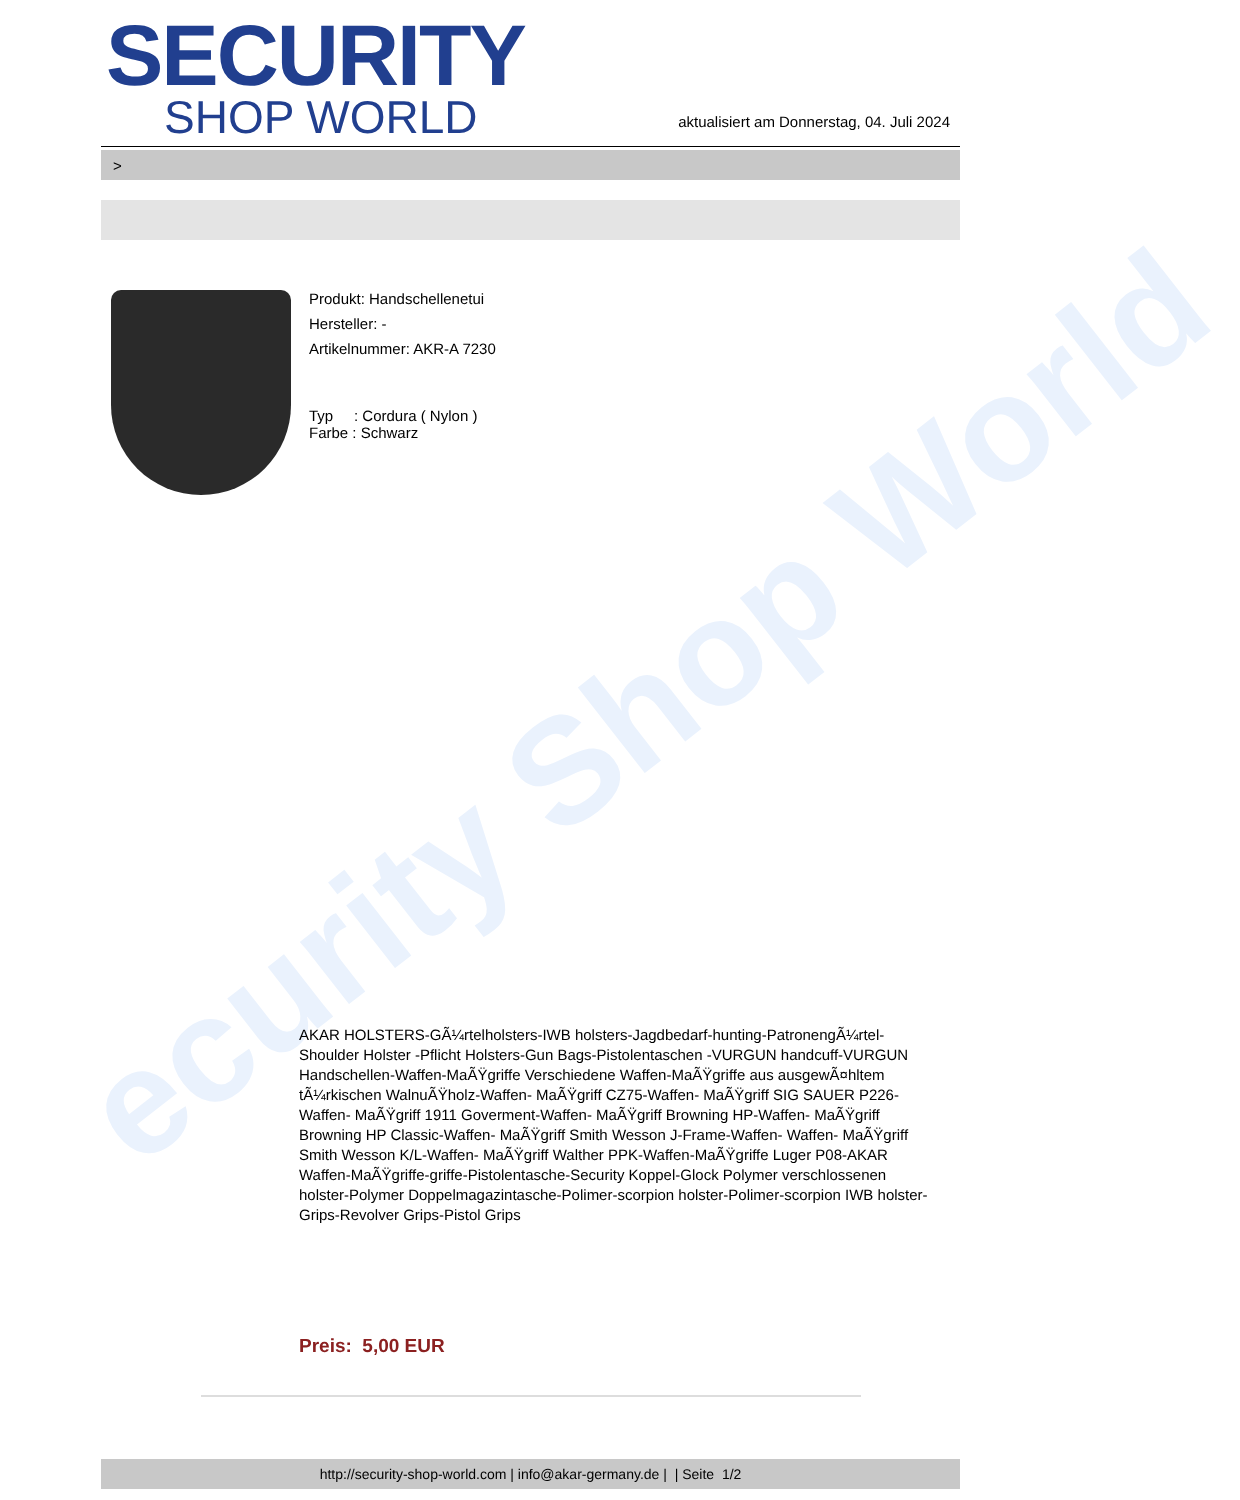ecurity Shop World
SECURITY
SHOP WORLD
aktualisiert am Donnerstag, 04. Juli 2024
>
Produkt: Handschellenetui
Hersteller: -
Artikelnummer: AKR-A 7230
Typ : Cordura ( Nylon )
Farbe : Schwarz
AKAR HOLSTERS-GÃ¼rtelholsters-IWB holsters-Jagdbedarf-hunting-PatronengÃ¼rtel- Shoulder Holster -Pflicht Holsters-Gun Bags-Pistolentaschen -VURGUN handcuff-VURGUN Handschellen-Waffen-MaÃŸgriffe Verschiedene Waffen-MaÃŸgriffe aus ausgewÃ¤hltem tÃ¼rkischen WalnuÃŸholz-Waffen- MaÃŸgriff CZ75-Waffen- MaÃŸgriff SIG SAUER P226-Waffen- MaÃŸgriff 1911 Goverment-Waffen- MaÃŸgriff Browning HP-Waffen- MaÃŸgriff Browning HP Classic-Waffen- MaÃŸgriff Smith Wesson J-Frame-Waffen- Waffen- MaÃŸgriff Smith Wesson K/L-Waffen- MaÃŸgriff Walther PPK-Waffen-MaÃŸgriffe Luger P08-AKAR Waffen-MaÃŸgriffe-griffe-Pistolentasche-Security Koppel-Glock Polymer verschlossenen holster-Polymer Doppelmagazintasche-Polimer-scorpion holster-Polimer-scorpion IWB holster-Grips-Revolver Grips-Pistol Grips
Preis: 5,00 EUR
http://security-shop-world.com | info@akar-germany.de | | Seite 1/2